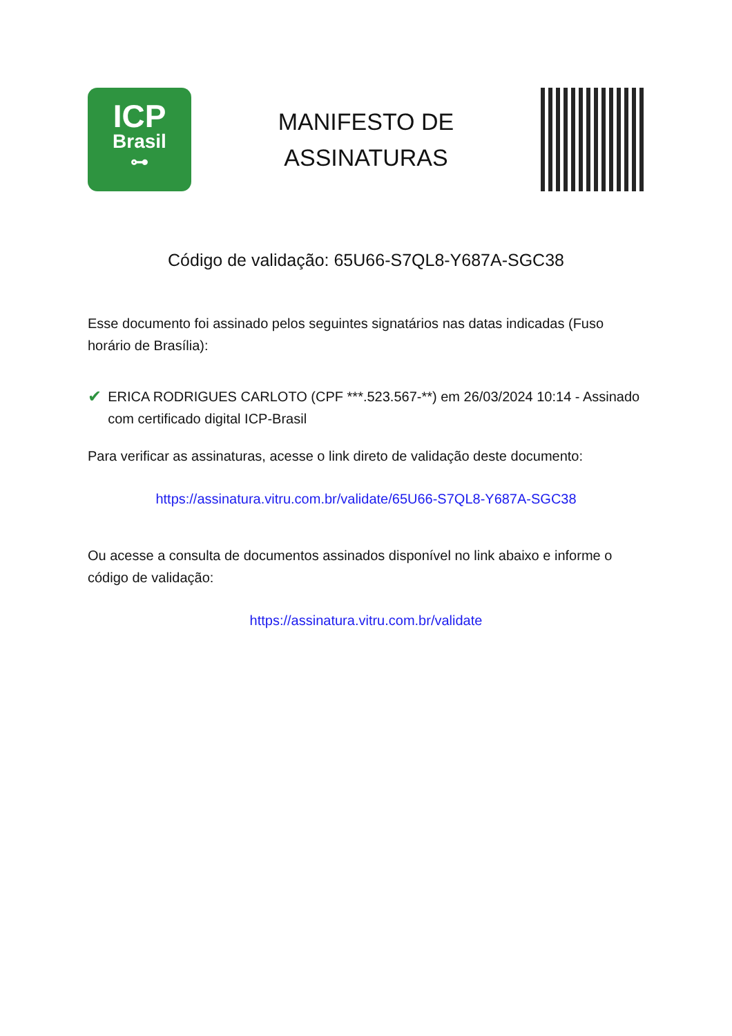ICP
Brasil
⊶
MANIFESTO DE
ASSINATURAS
Código de validação: 65U66-S7QL8-Y687A-SGC38
Esse documento foi assinado pelos seguintes signatários nas datas indicadas (Fuso horário de Brasília):
✔
ERICA RODRIGUES CARLOTO (CPF ***.523.567-**) em 26/03/2024 10:14 - Assinado com certificado digital ICP-Brasil
Para verificar as assinaturas, acesse o link direto de validação deste documento:
https://assinatura.vitru.com.br/validate/65U66-S7QL8-Y687A-SGC38
Ou acesse a consulta de documentos assinados disponível no link abaixo e informe o código de validação:
https://assinatura.vitru.com.br/validate